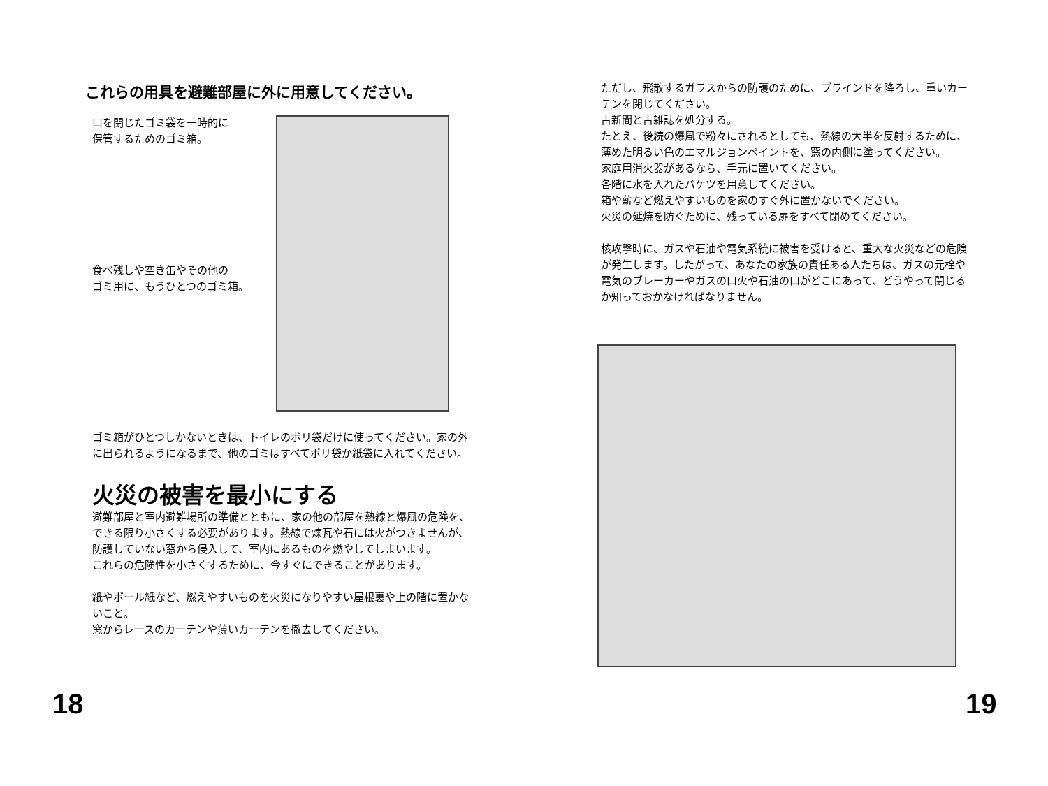これらの用具を避難部屋に外に用意してください。
口を閉じたゴミ袋を一時的に
保管するためのゴミ箱。
食べ残しや空き缶やその他の
ゴミ用に、もうひとつのゴミ箱。
ゴミ箱がひとつしかないときは、トイレのポリ袋だけに使ってください。家の外に出られるようになるまで、他のゴミはすべてポリ袋か紙袋に入れてください。
火災の被害を最小にする
避難部屋と室内避難場所の準備とともに、家の他の部屋を熱線と爆風の危険を、できる限り小さくする必要があります。熱線で煉瓦や石には火がつきませんが、防護していない窓から侵入して、室内にあるものを燃やしてしまいます。
これらの危険性を小さくするために、今すぐにできることがあります。
紙やボール紙など、燃えやすいものを火災になりやすい屋根裏や上の階に置かないこと。
窓からレースのカーテンや薄いカーテンを撤去してください。
18
ただし、飛散するガラスからの防護のために、ブラインドを降ろし、重いカーテンを閉じてください。
古新聞と古雑誌を処分する。
たとえ、後続の爆風で粉々にされるとしても、熱線の大半を反射するために、薄めた明るい色のエマルジョンペイントを、窓の内側に塗ってください。
家庭用消火器があるなら、手元に置いてください。
各階に水を入れたバケツを用意してください。
箱や薪など燃えやすいものを家のすぐ外に置かないでください。
火災の延焼を防ぐために、残っている扉をすべて閉めてください。
核攻撃時に、ガスや石油や電気系統に被害を受けると、重大な火災などの危険が発生します。したがって、あなたの家族の責任ある人たちは、ガスの元栓や電気のブレーカーやガスの口火や石油の口がどこにあって、どうやって閉じるか知っておかなければなりません。
19